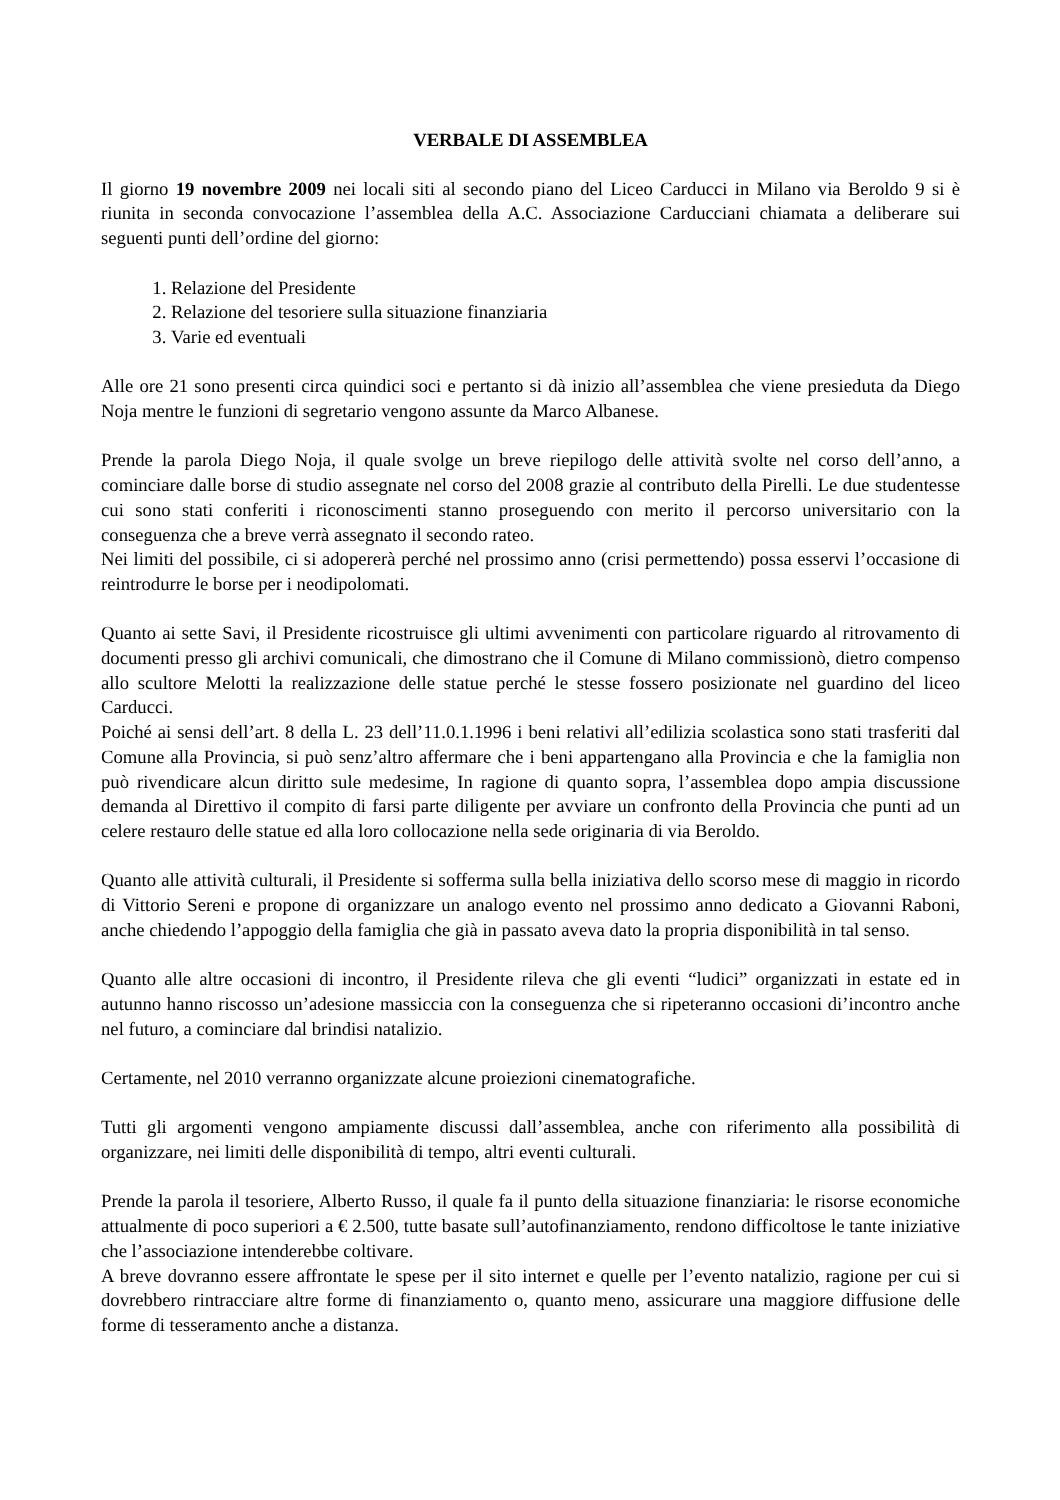VERBALE DI ASSEMBLEA
Il giorno 19 novembre 2009 nei locali siti al secondo piano del Liceo Carducci in Milano via Beroldo 9 si è riunita in seconda convocazione l’assemblea della A.C. Associazione Carducciani chiamata a deliberare sui seguenti punti dell’ordine del giorno:
1. Relazione del Presidente
2. Relazione del tesoriere sulla situazione finanziaria
3. Varie ed eventuali
Alle ore 21 sono presenti circa quindici soci e pertanto si dà inizio all’assemblea che viene presieduta da Diego Noja mentre le funzioni di segretario vengono assunte da Marco Albanese.
Prende la parola Diego Noja, il quale svolge un breve riepilogo delle attività svolte nel corso dell’anno, a cominciare dalle borse di studio assegnate nel corso del 2008 grazie al contributo della Pirelli. Le due studentesse cui sono stati conferiti i riconoscimenti stanno proseguendo con merito il percorso universitario con la conseguenza che a breve verrà assegnato il secondo rateo.
Nei limiti del possibile, ci si adopererà perché nel prossimo anno (crisi permettendo) possa esservi l’occasione di reintrodurre le borse per i neodipolomati.
Quanto ai sette Savi, il Presidente ricostruisce gli ultimi avvenimenti con particolare riguardo al ritrovamento di documenti presso gli archivi comunicali, che dimostrano che il Comune di Milano commissionò, dietro compenso allo scultore Melotti la realizzazione delle statue perché le stesse fossero posizionate nel guardino del liceo Carducci.
Poiché ai sensi dell’art. 8 della L. 23 dell’11.0.1.1996 i beni relativi all’edilizia scolastica sono stati trasferiti dal Comune alla Provincia, si può senz’altro affermare che i beni appartengano alla Provincia e che la famiglia non può rivendicare alcun diritto sule medesime, In ragione di quanto sopra, l’assemblea dopo ampia discussione demanda al Direttivo il compito di farsi parte diligente per avviare un confronto della Provincia che punti ad un celere restauro delle statue ed alla loro collocazione nella sede originaria di via Beroldo.
Quanto alle attività culturali, il Presidente si sofferma sulla bella iniziativa dello scorso mese di maggio in ricordo di Vittorio Sereni e propone di organizzare un analogo evento nel prossimo anno dedicato a Giovanni Raboni, anche chiedendo l’appoggio della famiglia che già in passato aveva dato la propria disponibilità in tal senso.
Quanto alle altre occasioni di incontro, il Presidente rileva che gli eventi “ludici” organizzati in estate ed in autunno hanno riscosso un’adesione massiccia con la conseguenza che si ripeteranno occasioni di’incontro anche nel futuro, a cominciare dal brindisi natalizio.
Certamente, nel 2010 verranno organizzate alcune proiezioni cinematografiche.
Tutti gli argomenti vengono ampiamente discussi dall’assemblea, anche con riferimento alla possibilità di organizzare, nei limiti delle disponibilità di tempo, altri eventi culturali.
Prende la parola il tesoriere, Alberto Russo, il quale fa il punto della situazione finanziaria: le risorse economiche attualmente di poco superiori a € 2.500, tutte basate sull’autofinanziamento, rendono difficoltose le tante iniziative che l’associazione intenderebbe coltivare.
A breve dovranno essere affrontate le spese per il sito internet e quelle per l’evento natalizio, ragione per cui si dovrebbero rintracciare altre forme di finanziamento o, quanto meno, assicurare una maggiore diffusione delle forme di tesseramento anche a distanza.